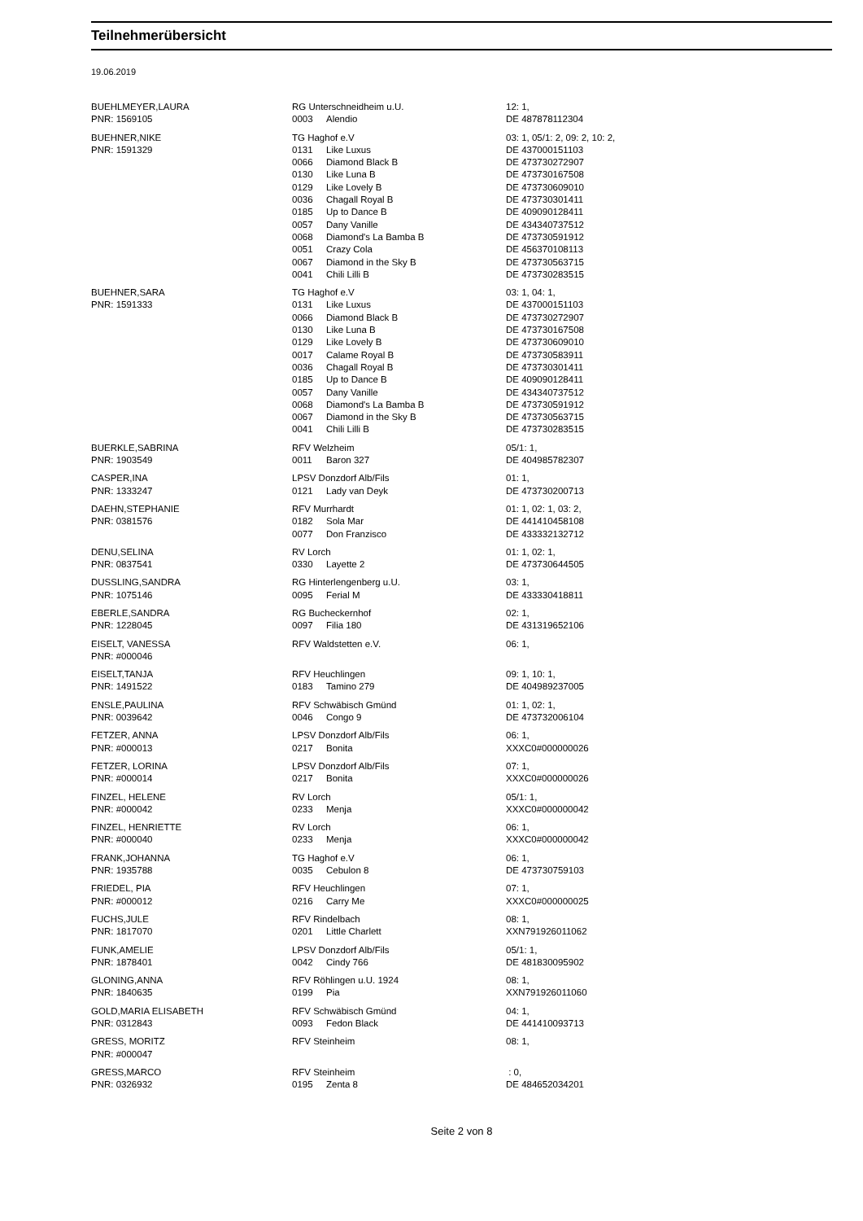Teilnehmerübersicht
19.06.2019
| BUEHLMEYER,LAURA | RG Unterschneidheim u.U. | | 12: 1, |
| PNR: 1569105 | 0003 | Alendio | DE 487878112304 |
| BUEHNER,NIKE | TG Haghof e.V | | 03: 1, 05/1: 2, 09: 2, 10: 2, |
| PNR: 1591329 | 0131 | Like Luxus | DE 437000151103 |
| | 0066 | Diamond Black B | DE 473730272907 |
| | 0130 | Like Luna B | DE 473730167508 |
| | 0129 | Like Lovely B | DE 473730609010 |
| | 0036 | Chagall Royal B | DE 473730301411 |
| | 0185 | Up to Dance B | DE 409090128411 |
| | 0057 | Dany Vanille | DE 434340737512 |
| | 0068 | Diamond's La Bamba B | DE 473730591912 |
| | 0051 | Crazy Cola | DE 456370108113 |
| | 0067 | Diamond in the Sky B | DE 473730563715 |
| | 0041 | Chili Lilli B | DE 473730283515 |
| BUEHNER,SARA | TG Haghof e.V | | 03: 1, 04: 1, |
| PNR: 1591333 | 0131 | Like Luxus | DE 437000151103 |
| | 0066 | Diamond Black B | DE 473730272907 |
| | 0130 | Like Luna B | DE 473730167508 |
| | 0129 | Like Lovely B | DE 473730609010 |
| | 0017 | Calame Royal B | DE 473730583911 |
| | 0036 | Chagall Royal B | DE 473730301411 |
| | 0185 | Up to Dance B | DE 409090128411 |
| | 0057 | Dany Vanille | DE 434340737512 |
| | 0068 | Diamond's La Bamba B | DE 473730591912 |
| | 0067 | Diamond in the Sky B | DE 473730563715 |
| | 0041 | Chili Lilli B | DE 473730283515 |
| BUERKLE,SABRINA | RFV Welzheim | | 05/1: 1, |
| PNR: 1903549 | 0011 | Baron 327 | DE 404985782307 |
| CASPER,INA | LPSV Donzdorf Alb/Fils | | 01: 1, |
| PNR: 1333247 | 0121 | Lady van Deyk | DE 473730200713 |
| DAEHN,STEPHANIE | RFV Murrhardt | | 01: 1, 02: 1, 03: 2, |
| PNR: 0381576 | 0182 | Sola Mar | DE 441410458108 |
| | 0077 | Don Franzisco | DE 433332132712 |
| DENU,SELINA | RV Lorch | | 01: 1, 02: 1, |
| PNR: 0837541 | 0330 | Layette 2 | DE 473730644505 |
| DUSSLING,SANDRA | RG Hinterlengenberg u.U. | | 03: 1, |
| PNR: 1075146 | 0095 | Ferial M | DE 433330418811 |
| EBERLE,SANDRA | RG Bucheckernhof | | 02: 1, |
| PNR: 1228045 | 0097 | Filia 180 | DE 431319652106 |
| EISELT, VANESSA | RFV Waldstetten e.V. | | 06: 1, |
| PNR: #000046 | | | |
| EISELT,TANJA | RFV Heuchlingen | | 09: 1, 10: 1, |
| PNR: 1491522 | 0183 | Tamino 279 | DE 404989237005 |
| ENSLE,PAULINA | RFV Schwäbisch Gmünd | | 01: 1, 02: 1, |
| PNR: 0039642 | 0046 | Congo 9 | DE 473732006104 |
| FETZER, ANNA | LPSV Donzdorf Alb/Fils | | 06: 1, |
| PNR: #000013 | 0217 | Bonita | XXXC0#000000026 |
| FETZER, LORINA | LPSV Donzdorf Alb/Fils | | 07: 1, |
| PNR: #000014 | 0217 | Bonita | XXXC0#000000026 |
| FINZEL, HELENE | RV Lorch | | 05/1: 1, |
| PNR: #000042 | 0233 | Menja | XXXC0#000000042 |
| FINZEL, HENRIETTE | RV Lorch | | 06: 1, |
| PNR: #000040 | 0233 | Menja | XXXC0#000000042 |
| FRANK,JOHANNA | TG Haghof e.V | | 06: 1, |
| PNR: 1935788 | 0035 | Cebulon 8 | DE 473730759103 |
| FRIEDEL, PIA | RFV Heuchlingen | | 07: 1, |
| PNR: #000012 | 0216 | Carry Me | XXXC0#000000025 |
| FUCHS,JULE | RFV Rindelbach | | 08: 1, |
| PNR: 1817070 | 0201 | Little Charlett | XXN791926011062 |
| FUNK,AMELIE | LPSV Donzdorf Alb/Fils | | 05/1: 1, |
| PNR: 1878401 | 0042 | Cindy 766 | DE 481830095902 |
| GLONING,ANNA | RFV Röhlingen u.U. 1924 | | 08: 1, |
| PNR: 1840635 | 0199 | Pia | XXN791926011060 |
| GOLD,MARIA ELISABETH | RFV Schwäbisch Gmünd | | 04: 1, |
| PNR: 0312843 | 0093 | Fedon Black | DE 441410093713 |
| GRESS, MORITZ | RFV Steinheim | | 08: 1, |
| PNR: #000047 | | | |
| GRESS,MARCO | RFV Steinheim | | : 0, |
| PNR: 0326932 | 0195 | Zenta 8 | DE 484652034201 |
Seite 2 von 8